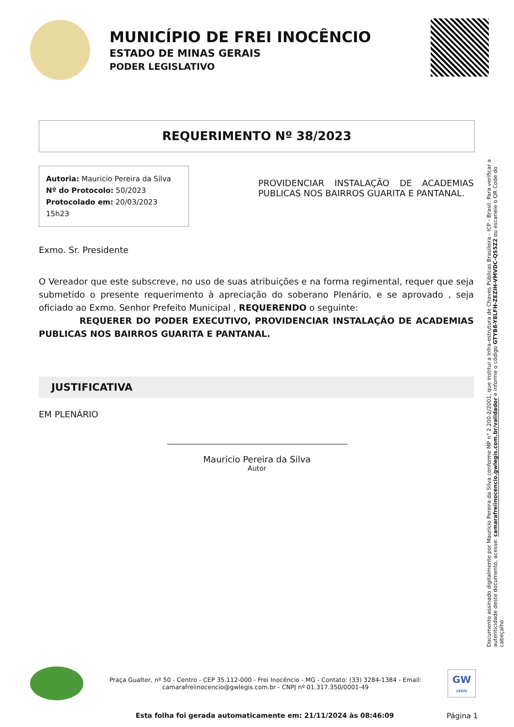MUNICÍPIO DE FREI INOCÊNCIO
ESTADO DE MINAS GERAIS
PODER LEGISLATIVO
REQUERIMENTO Nº 38/2023
Autoria: Mauricio Pereira da Silva
Nº do Protocolo: 50/2023
Protocolado em: 20/03/2023 15h23
PROVIDENCIAR INSTALAÇÃO DE ACADEMIAS PUBLICAS NOS BAIRROS GUARITA E PANTANAL.
Exmo. Sr. Presidente
O Vereador que este subscreve, no uso de suas atribuições e na forma regimental, requer que seja submetido o presente requerimento à apreciação do soberano Plenário, e se aprovado , seja oficiado ao Exmo. Senhor Prefeito Municipal , REQUERENDO o seguinte:
REQUERER DO PODER EXECUTIVO, PROVIDENCIAR INSTALAÇÃO DE ACADEMIAS PUBLICAS NOS BAIRROS GUARITA E PANTANAL.
JUSTIFICATIVA
EM PLENÁRIO
Mauricio Pereira da Silva
Autor
Documento assinado digitalmente por Mauricio Pereira da Silva conforme MP n° 2.200-2/2001, que institui a Infra-estrutura de Chaves Públicas Brasileira - ICP - Brasil. Para verificar a autenticidade deste documento, acesse: camarafreiinocencio.gwlegis.com.br/validador e informe o código GTYB8-Y8LFH-ZEZIH-VMVDC-QS5Z2 ou escaneie o QR Code do cabeçalho.
Praça Gualter, nº 50 - Centro - CEP 35.112-000 - Frei Inocêncio - MG - Contato: (33) 3284-1384 - Email: camarafreiinocencio@gwlegis.com.br - CNPJ nº 01.317.350/0001-49
GW
LEGIS
Esta folha foi gerada automaticamente em: 21/11/2024 às 08:46:09
Página 1